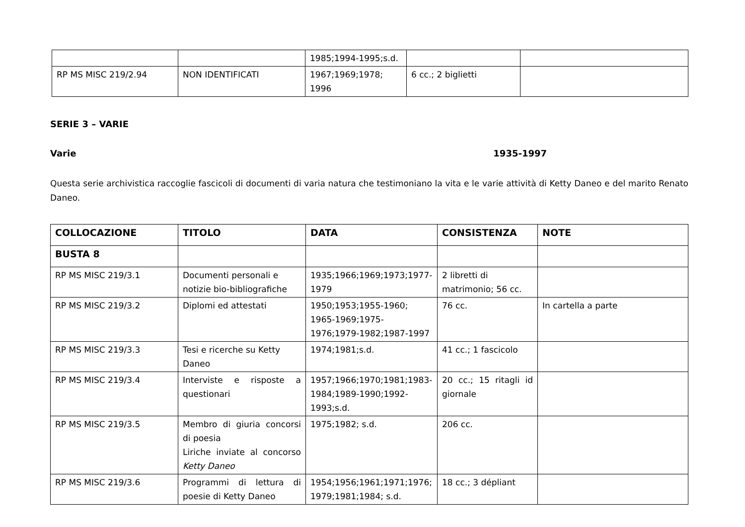| | | 1985;1994-1995;s.d. | | |
| RP MS MISC 219/2.94 | NON IDENTIFICATI | 1967;1969;1978; 1996 | 6 cc.; 2 biglietti | |
SERIE 3 – VARIE
Varie 1935-1997
Questa serie archivistica raccoglie fascicoli di documenti di varia natura che testimoniano la vita e le varie attività di Ketty Daneo e del marito Renato Daneo.
| COLLOCAZIONE | TITOLO | DATA | CONSISTENZA | NOTE |
| --- | --- | --- | --- | --- |
| BUSTA 8 | | | | |
| RP MS MISC 219/3.1 | Documenti personali e notizie bio-bibliografiche | 1935;1966;1969;1973;1977-1979 | 2 libretti di matrimonio; 56 cc. | |
| RP MS MISC 219/3.2 | Diplomi ed attestati | 1950;1953;1955-1960; 1965-1969;1975-1976;1979-1982;1987-1997 | 76 cc. | In cartella a parte |
| RP MS MISC 219/3.3 | Tesi e ricerche su Ketty Daneo | 1974;1981;s.d. | 41 cc.; 1 fascicolo | |
| RP MS MISC 219/3.4 | Interviste e risposte a questionari | 1957;1966;1970;1981;1983-1984;1989-1990;1992-1993;s.d. | 20 cc.; 15 ritagli id giornale | |
| RP MS MISC 219/3.5 | Membro di giuria concorsi di poesia Liriche inviate al concorso Ketty Daneo | 1975;1982; s.d. | 206 cc. | |
| RP MS MISC 219/3.6 | Programmi di lettura di poesie di Ketty Daneo | 1954;1956;1961;1971;1976; 1979;1981;1984; s.d. | 18 cc.; 3 dépliant | |